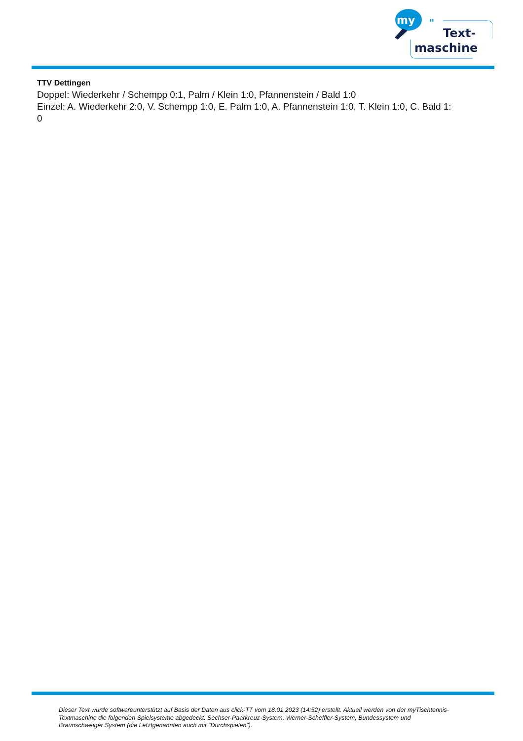my
"
Text-
maschine
TTV Dettingen
Doppel: Wiederkehr / Schempp 0:1, Palm / Klein 1:0, Pfannenstein / Bald 1:0
Einzel: A. Wiederkehr 2:0, V. Schempp 1:0, E. Palm 1:0, A. Pfannenstein 1:0, T. Klein 1:0, C. Bald 1:
0
Dieser Text wurde softwareunterstützt auf Basis der Daten aus click-TT vom 18.01.2023 (14:52) erstellt. Aktuell werden von der myTischtennis-Textmaschine die folgenden Spielsysteme abgedeckt: Sechser-Paarkreuz-System, Werner-Scheffler-System, Bundessystem und Braunschweiger System (die Letztgenannten auch mit "Durchspielen").